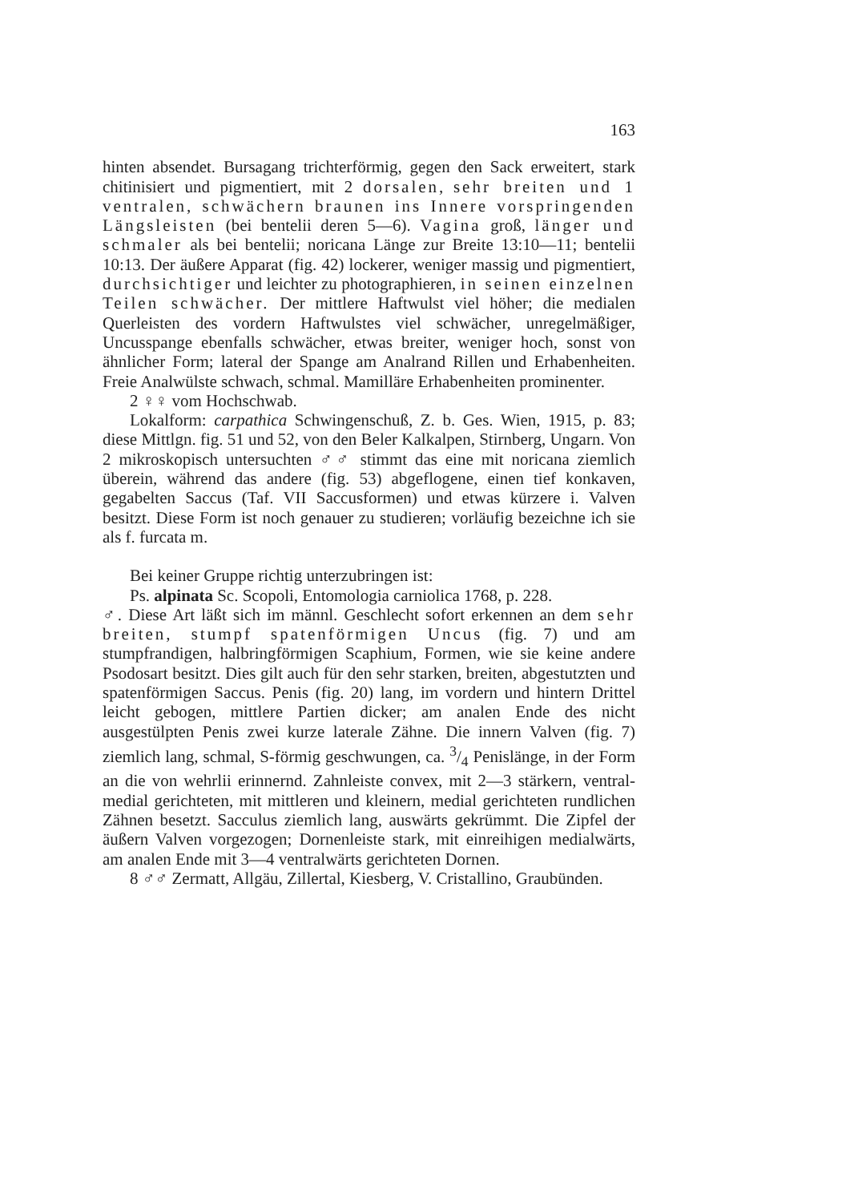163
hinten absendet. Bursagang trichterförmig, gegen den Sack erweitert, stark chitinisiert und pigmentiert, mit 2 dorsalen, sehr breiten und 1 ventralen, schwächern braunen ins Innere vorspringenden Längsleisten (bei bentelii deren 5—6). Vagina groß, länger und schmaler als bei bentelii; noricana Länge zur Breite 13:10—11; bentelii 10:13. Der äußere Apparat (fig. 42) lockerer, weniger massig und pigmentiert, durchsichtiger und leichter zu photographieren, in seinen einzelnen Teilen schwächer. Der mittlere Haftwulst viel höher; die medialen Querleisten des vordern Haftwulstes viel schwächer, unregelmäßiger, Uncusspange ebenfalls schwächer, etwas breiter, weniger hoch, sonst von ähnlicher Form; lateral der Spange am Analrand Rillen und Erhabenheiten. Freie Analwülste schwach, schmal. Mamilläre Erhabenheiten prominenter.
2 ♀♀ vom Hochschwab.
Lokalform: carpathica Schwingenschuß, Z. b. Ges. Wien, 1915, p. 83; diese Mittlgn. fig. 51 und 52, von den Beler Kalkalpen, Stirnberg, Ungarn. Von 2 mikroskopisch untersuchten ♂♂ stimmt das eine mit noricana ziemlich überein, während das andere (fig. 53) abgeflogene, einen tief konkaven, gegabelten Saccus (Taf. VII Saccusformen) und etwas kürzere i. Valven besitzt. Diese Form ist noch genauer zu studieren; vorläufig bezeichne ich sie als f. furcata m.
Bei keiner Gruppe richtig unterzubringen ist:
Ps. alpinata Sc. Scopoli, Entomologia carniolica 1768, p. 228.
♂. Diese Art läßt sich im männl. Geschlecht sofort erkennen an dem sehr breiten, stumpf spatenförmigen Uncus (fig. 7) und am stumpfrandigen, halbringförmigen Scaphium, Formen, wie sie keine andere Psodosart besitzt. Dies gilt auch für den sehr starken, breiten, abgestutzten und spatenförmigen Saccus. Penis (fig. 20) lang, im vordern und hintern Drittel leicht gebogen, mittlere Partien dicker; am analen Ende des nicht ausgestülpten Penis zwei kurze laterale Zähne. Die innern Valven (fig. 7) ziemlich lang, schmal, S-förmig geschwungen, ca. 3/4 Penislänge, in der Form an die von wehrlii erinnernd. Zahnleiste convex, mit 2—3 stärkern, ventral-medial gerichteten, mit mittleren und kleinern, medial gerichteten rundlichen Zähnen besetzt. Sacculus ziemlich lang, auswärts gekrümmt. Die Zipfel der äußern Valven vorgezogen; Dornenleiste stark, mit einreihigen medialwärts, am analen Ende mit 3—4 ventralwärts gerichteten Dornen.
8 ♂♂ Zermatt, Allgäu, Zillertal, Kiesberg, V. Cristallino, Graubünden.